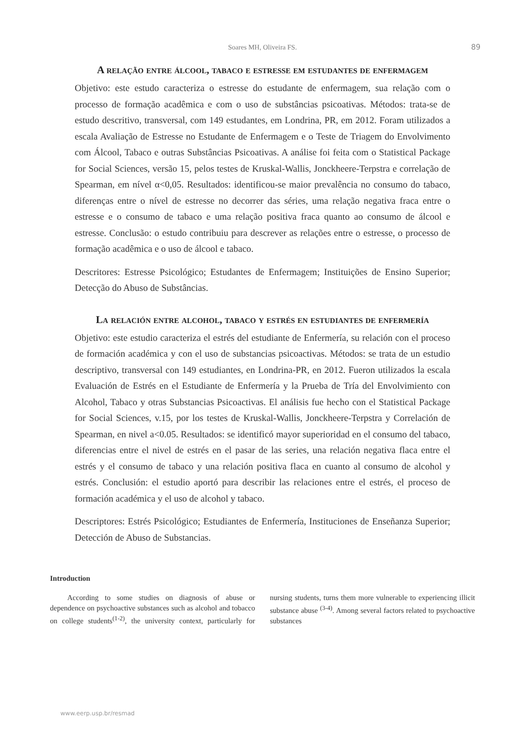Soares MH, Oliveira FS. 89
A relação entre álcool, tabaco e estresse em estudantes de enfermagem
Objetivo: este estudo caracteriza o estresse do estudante de enfermagem, sua relação com o processo de formação acadêmica e com o uso de substâncias psicoativas. Métodos: trata-se de estudo descritivo, transversal, com 149 estudantes, em Londrina, PR, em 2012. Foram utilizados a escala Avaliação de Estresse no Estudante de Enfermagem e o Teste de Triagem do Envolvimento com Álcool, Tabaco e outras Substâncias Psicoativas. A análise foi feita com o Statistical Package for Social Sciences, versão 15, pelos testes de Kruskal-Wallis, Jonckheere-Terpstra e correlação de Spearman, em nível α<0,05. Resultados: identificou-se maior prevalência no consumo do tabaco, diferenças entre o nível de estresse no decorrer das séries, uma relação negativa fraca entre o estresse e o consumo de tabaco e uma relação positiva fraca quanto ao consumo de álcool e estresse. Conclusão: o estudo contribuiu para descrever as relações entre o estresse, o processo de formação acadêmica e o uso de álcool e tabaco.
Descritores: Estresse Psicológico; Estudantes de Enfermagem; Instituições de Ensino Superior; Detecção do Abuso de Substâncias.
La relación entre alcohol, tabaco y estrés en estudiantes de enfermería
Objetivo: este estudio caracteriza el estrés del estudiante de Enfermería, su relación con el proceso de formación académica y con el uso de substancias psicoactivas. Métodos: se trata de un estudio descriptivo, transversal con 149 estudiantes, en Londrina-PR, en 2012. Fueron utilizados la escala Evaluación de Estrés en el Estudiante de Enfermería y la Prueba de Tría del Envolvimiento con Alcohol, Tabaco y otras Substancias Psicoactivas. El análisis fue hecho con el Statistical Package for Social Sciences, v.15, por los testes de Kruskal-Wallis, Jonckheere-Terpstra y Correlación de Spearman, en nivel a<0.05. Resultados: se identificó mayor superioridad en el consumo del tabaco, diferencias entre el nivel de estrés en el pasar de las series, una relación negativa flaca entre el estrés y el consumo de tabaco y una relación positiva flaca en cuanto al consumo de alcohol y estrés. Conclusión: el estudio aportó para describir las relaciones entre el estrés, el proceso de formación académica y el uso de alcohol y tabaco.
Descriptores: Estrés Psicológico; Estudiantes de Enfermería, Instituciones de Enseñanza Superior; Detección de Abuso de Substancias.
Introduction
According to some studies on diagnosis of abuse or dependence on psychoactive substances such as alcohol and tobacco on college students<sup>(1-2)</sup>, the university context, particularly for nursing students, turns them more vulnerable to experiencing illicit substance abuse <sup>(3-4)</sup>. Among several factors related to psychoactive substances
www.eerp.usp.br/resmad